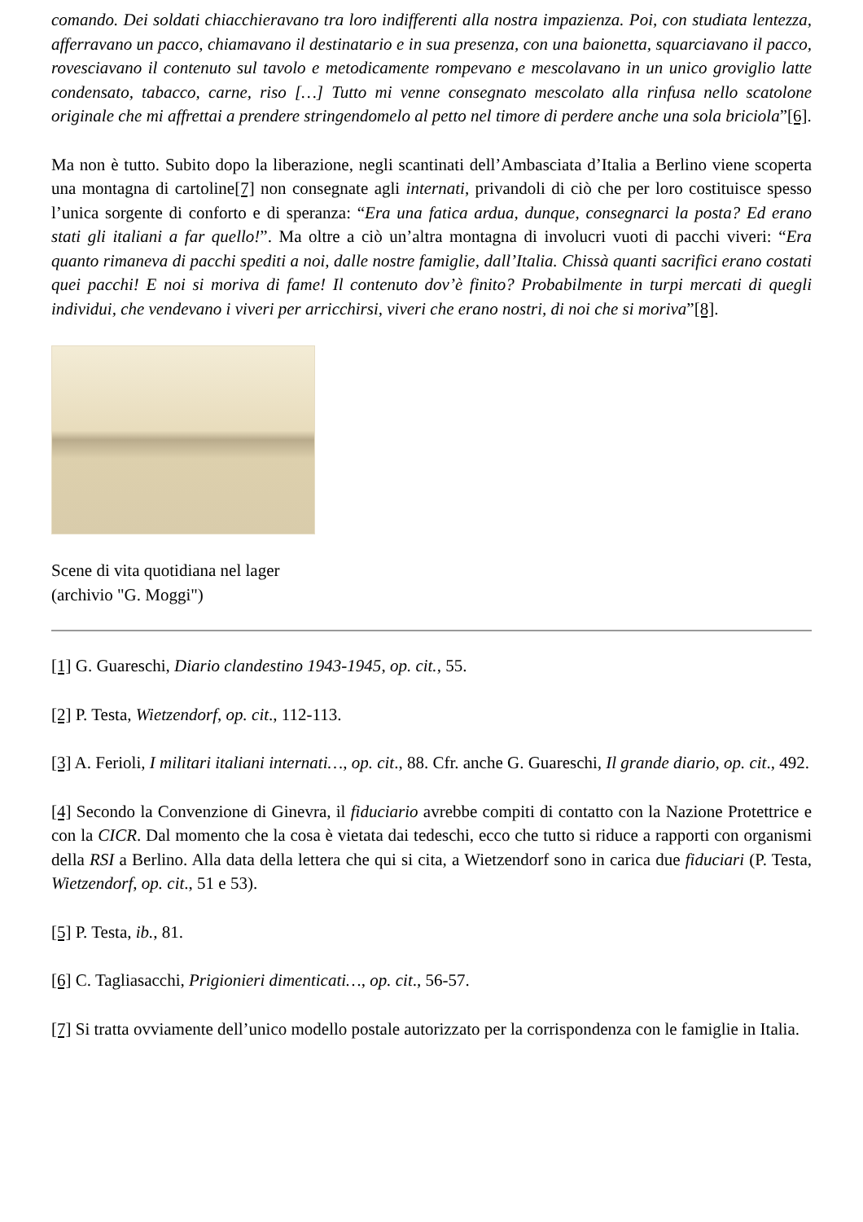comando. Dei soldati chiacchieravano tra loro indifferenti alla nostra impazienza. Poi, con studiata lentezza, afferravano un pacco, chiamavano il destinatario e in sua presenza, con una baionetta, squarciavano il pacco, rovesciavano il contenuto sul tavolo e metodicamente rompevano e mescolavano in un unico groviglio latte condensato, tabacco, carne, riso […] Tutto mi venne consegnato mescolato alla rinfusa nello scatolone originale che mi affrettai a prendere stringendomelo al petto nel timore di perdere anche una sola briciola”[6].
Ma non è tutto. Subito dopo la liberazione, negli scantinati dell’Ambasciata d’Italia a Berlino viene scoperta una montagna di cartoline[7] non consegnate agli internati, privandoli di ciò che per loro costituisce spesso l’unica sorgente di conforto e di speranza: “Era una fatica ardua, dunque, consegnarci la posta? Ed erano stati gli italiani a far quello!”. Ma oltre a ciò un’altra montagna di involucri vuoti di pacchi viveri: “Era quanto rimaneva di pacchi spediti a noi, dalle nostre famiglie, dall’Italia. Chissà quanti sacrifici erano costati quei pacchi! E noi si moriva di fame! Il contenuto dov’è finito? Probabilmente in turpi mercati di quegli individui, che vendevano i viveri per arricchirsi, viveri che erano nostri, di noi che si moriva”[8].
Scene di vita quotidiana nel lager (archivio "G. Moggi")
[1] G. Guareschi, Diario clandestino 1943-1945, op. cit., 55.
[2] P. Testa, Wietzendorf, op. cit., 112-113.
[3] A. Ferioli, I militari italiani internati…, op. cit., 88. Cfr. anche G. Guareschi, Il grande diario, op. cit., 492.
[4] Secondo la Convenzione di Ginevra, il fiduciario avrebbe compiti di contatto con la Nazione Protettrice e con la CICR. Dal momento che la cosa è vietata dai tedeschi, ecco che tutto si riduce a rapporti con organismi della RSI a Berlino. Alla data della lettera che qui si cita, a Wietzendorf sono in carica due fiduciari (P. Testa, Wietzendorf, op. cit., 51 e 53).
[5] P. Testa, ib., 81.
[6] C. Tagliasacchi, Prigionieri dimenticati…, op. cit., 56-57.
[7] Si tratta ovviamente dell’unico modello postale autorizzato per la corrispondenza con le famiglie in Italia.